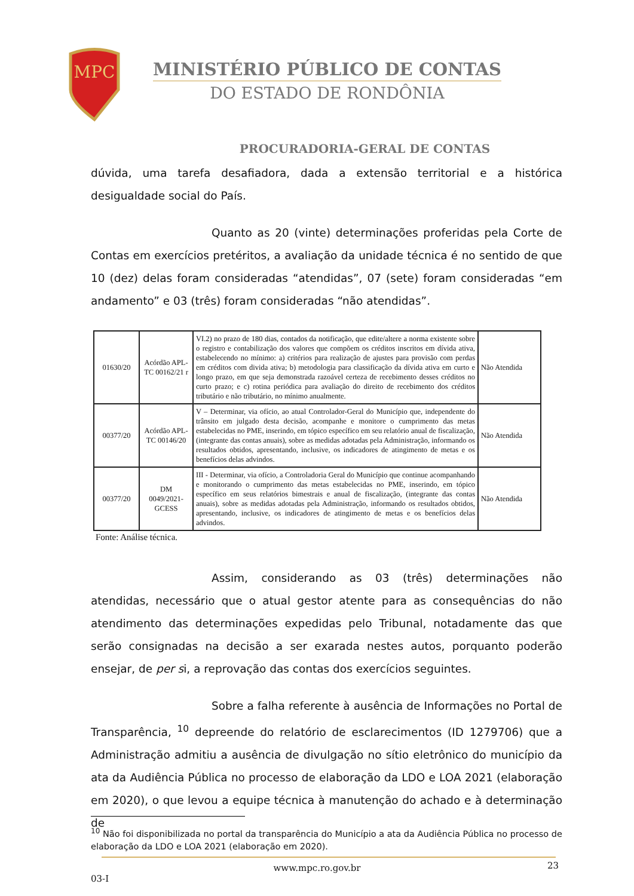MPC
MINISTÉRIO PÚBLICO DE CONTAS
DO ESTADO DE RONDÔNIA
PROCURADORIA-GERAL DE CONTAS
dúvida, uma tarefa desafiadora, dada a extensão territorial e a histórica desigualdade social do País.
Quanto as 20 (vinte) determinações proferidas pela Corte de Contas em exercícios pretéritos, a avaliação da unidade técnica é no sentido de que 10 (dez) delas foram consideradas “atendidas”, 07 (sete) foram consideradas “em andamento” e 03 (três) foram consideradas “não atendidas”.
| 01630/20 | Acórdão APL-TC 00162/21 r | VI.2) no prazo de 180 dias, contados da notificação, que edite/altere a norma existente sobre o registro e contabilização dos valores que compõem os créditos inscritos em dívida ativa, estabelecendo no mínimo: a) critérios para realização de ajustes para provisão com perdas em créditos com divida ativa; b) metodologia para classificação da dívida ativa em curto e longo prazo, em que seja demonstrada razoável certeza de recebimento desses créditos no curto prazo; e c) rotina periódica para avaliação do direito de recebimento dos créditos tributário e não tributário, no mínimo anualmente. | Não Atendida |
| 00377/20 | Acórdão APL-TC 00146/20 | V – Determinar, via ofício, ao atual Controlador-Geral do Município que, independente do trânsito em julgado desta decisão, acompanhe e monitore o cumprimento das metas estabelecidas no PME, inserindo, em tópico específico em seu relatório anual de fiscalização, (integrante das contas anuais), sobre as medidas adotadas pela Administração, informando os resultados obtidos, apresentando, inclusive, os indicadores de atingimento de metas e os benefícios delas advindos. | Não Atendida |
| 00377/20 | DM 0049/2021-GCESS | III - Determinar, via ofício, a Controladoria Geral do Município que continue acompanhando e monitorando o cumprimento das metas estabelecidas no PME, inserindo, em tópico específico em seus relatórios bimestrais e anual de fiscalização, (integrante das contas anuais), sobre as medidas adotadas pela Administração, informando os resultados obtidos, apresentando, inclusive, os indicadores de atingimento de metas e os benefícios delas advindos. | Não Atendida |
Fonte: Análise técnica.
Assim, considerando as 03 (três) determinações não atendidas, necessário que o atual gestor atente para as consequências do não atendimento das determinações expedidas pelo Tribunal, notadamente das que serão consignadas na decisão a ser exarada nestes autos, porquanto poderão ensejar, de per si, a reprovação das contas dos exercícios seguintes.
Sobre a falha referente à ausência de Informações no Portal de Transparência, <sup>10</sup> depreende do relatório de esclarecimentos (ID 1279706) que a Administração admitiu a ausência de divulgação no sítio eletrônico do município da ata da Audiência Pública no processo de elaboração da LDO e LOA 2021 (elaboração em 2020), o que levou a equipe técnica à manutenção do achado e à determinação de
<sup>10</sup> Não foi disponibilizada no portal da transparência do Município a ata da Audiência Pública no processo de elaboração da LDO e LOA 2021 (elaboração em 2020).
www.mpc.ro.gov.br 23
03-I